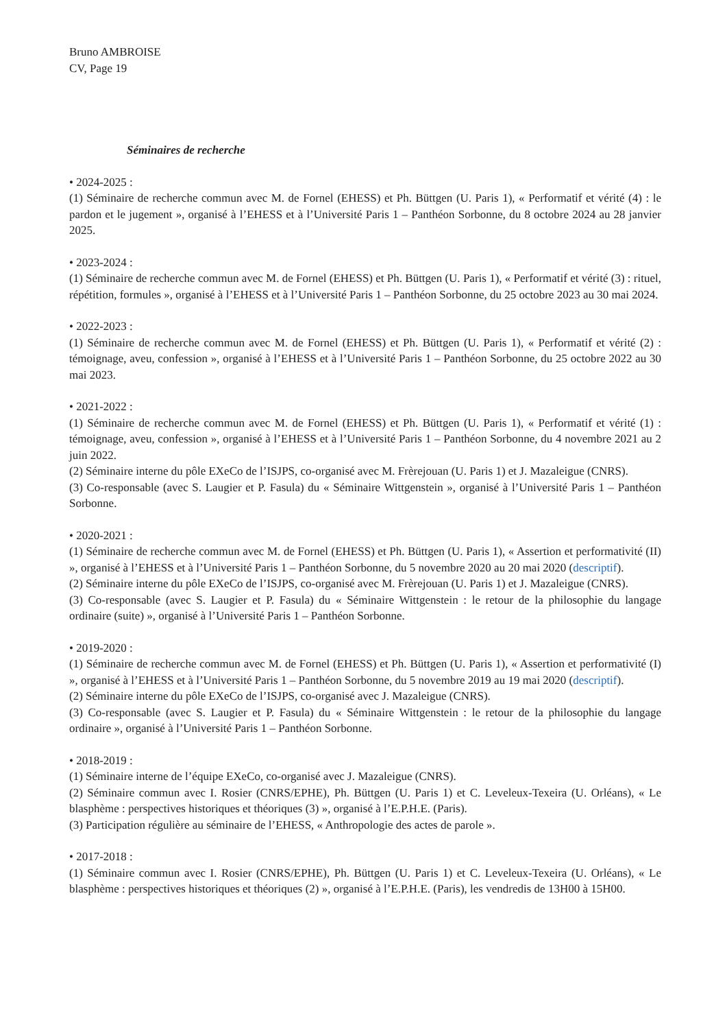Bruno AMBROISE
CV, Page 19
Séminaires de recherche
• 2024-2025 :
(1) Séminaire de recherche commun avec M. de Fornel (EHESS) et Ph. Büttgen (U. Paris 1), « Performatif et vérité (4) : le pardon et le jugement », organisé à l’EHESS et à l’Université Paris 1 – Panthéon Sorbonne, du 8 octobre 2024 au 28 janvier 2025.
• 2023-2024 :
(1) Séminaire de recherche commun avec M. de Fornel (EHESS) et Ph. Büttgen (U. Paris 1), « Performatif et vérité (3) : rituel, répétition, formules », organisé à l’EHESS et à l’Université Paris 1 – Panthéon Sorbonne, du 25 octobre 2023 au 30 mai 2024.
• 2022-2023 :
(1) Séminaire de recherche commun avec M. de Fornel (EHESS) et Ph. Büttgen (U. Paris 1), « Performatif et vérité (2) : témoignage, aveu, confession », organisé à l’EHESS et à l’Université Paris 1 – Panthéon Sorbonne, du 25 octobre 2022 au 30 mai 2023.
• 2021-2022 :
(1) Séminaire de recherche commun avec M. de Fornel (EHESS) et Ph. Büttgen (U. Paris 1), « Performatif et vérité (1) : témoignage, aveu, confession », organisé à l’EHESS et à l’Université Paris 1 – Panthéon Sorbonne, du 4 novembre 2021 au 2 juin 2022.
(2) Séminaire interne du pôle EXeCo de l’ISJPS, co-organisé avec M. Frèrejouan (U. Paris 1) et J. Mazaleigue (CNRS).
(3) Co-responsable (avec S. Laugier et P. Fasula) du « Séminaire Wittgenstein », organisé à l’Université Paris 1 – Panthéon Sorbonne.
• 2020-2021 :
(1) Séminaire de recherche commun avec M. de Fornel (EHESS) et Ph. Büttgen (U. Paris 1), « Assertion et performativité (II) », organisé à l’EHESS et à l’Université Paris 1 – Panthéon Sorbonne, du 5 novembre 2020 au 20 mai 2020 (descriptif).
(2) Séminaire interne du pôle EXeCo de l’ISJPS, co-organisé avec M. Frèrejouan (U. Paris 1) et J. Mazaleigue (CNRS).
(3) Co-responsable (avec S. Laugier et P. Fasula) du « Séminaire Wittgenstein : le retour de la philosophie du langage ordinaire (suite) », organisé à l’Université Paris 1 – Panthéon Sorbonne.
• 2019-2020 :
(1) Séminaire de recherche commun avec M. de Fornel (EHESS) et Ph. Büttgen (U. Paris 1), « Assertion et performativité (I) », organisé à l’EHESS et à l’Université Paris 1 – Panthéon Sorbonne, du 5 novembre 2019 au 19 mai 2020 (descriptif).
(2) Séminaire interne du pôle EXeCo de l’ISJPS, co-organisé avec J. Mazaleigue (CNRS).
(3) Co-responsable (avec S. Laugier et P. Fasula) du « Séminaire Wittgenstein : le retour de la philosophie du langage ordinaire », organisé à l’Université Paris 1 – Panthéon Sorbonne.
• 2018-2019 :
(1) Séminaire interne de l’équipe EXeCo, co-organisé avec J. Mazaleigue (CNRS).
(2) Séminaire commun avec I. Rosier (CNRS/EPHE), Ph. Büttgen (U. Paris 1) et C. Leveleux-Texeira (U. Orléans), « Le blasphème : perspectives historiques et théoriques (3) », organisé à l’E.P.H.E. (Paris).
(3) Participation régulière au séminaire de l’EHESS, « Anthropologie des actes de parole ».
• 2017-2018 :
(1) Séminaire commun avec I. Rosier (CNRS/EPHE), Ph. Büttgen (U. Paris 1) et C. Leveleux-Texeira (U. Orléans), « Le blasphème : perspectives historiques et théoriques (2) », organisé à l’E.P.H.E. (Paris), les vendredis de 13H00 à 15H00.